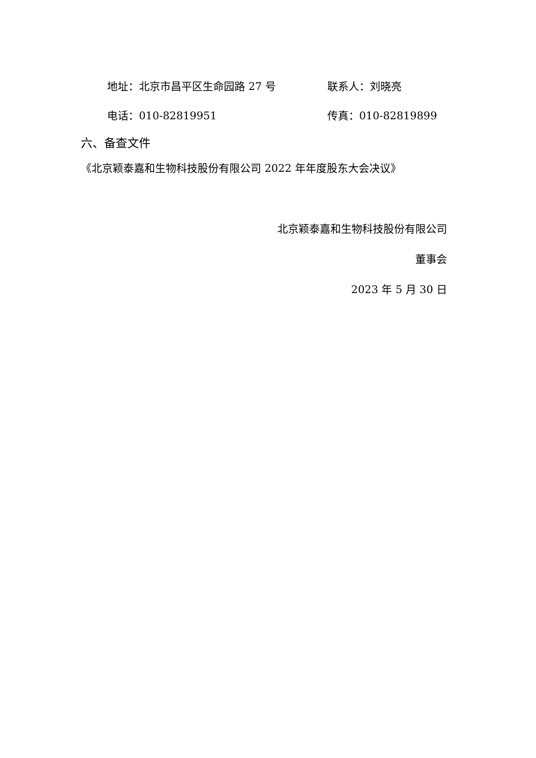地址：北京市昌平区生命园路 27 号 联系人：刘晓亮
电话：010-82819951 传真：010-82819899
六、备查文件
《北京颖泰嘉和生物科技股份有限公司 2022 年年度股东大会决议》
北京颖泰嘉和生物科技股份有限公司
董事会
2023 年 5 月 30 日